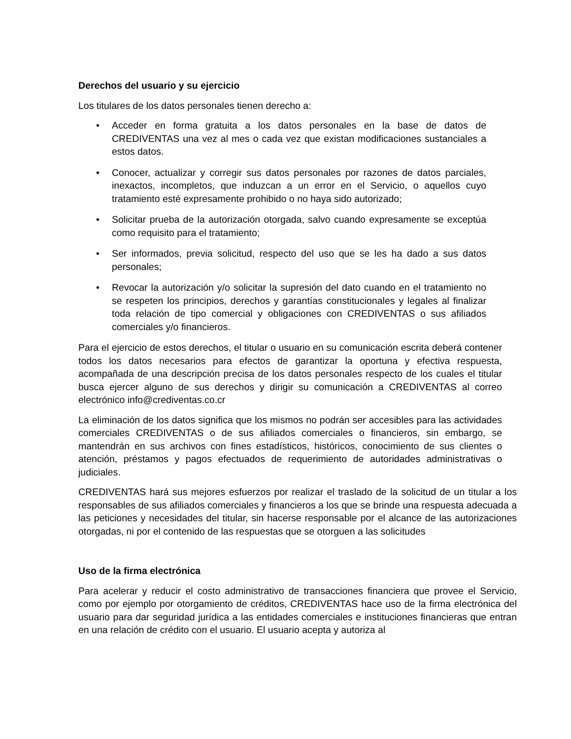Derechos del usuario y su ejercicio
Los titulares de los datos personales tienen derecho a:
• Acceder en forma gratuita a los datos personales en la base de datos de CREDIVENTAS una vez al mes o cada vez que existan modificaciones sustanciales a estos datos.
• Conocer, actualizar y corregir sus datos personales por razones de datos parciales, inexactos, incompletos, que induzcan a un error en el Servicio, o aquellos cuyo tratamiento esté expresamente prohibido o no haya sido autorizado;
• Solicitar prueba de la autorización otorgada, salvo cuando expresamente se exceptúa como requisito para el tratamiento;
• Ser informados, previa solicitud, respecto del uso que se les ha dado a sus datos personales;
• Revocar la autorización y/o solicitar la supresión del dato cuando en el tratamiento no se respeten los principios, derechos y garantías constitucionales y legales al finalizar toda relación de tipo comercial y obligaciones con CREDIVENTAS o sus afiliados comerciales y/o financieros.
Para el ejercicio de estos derechos, el titular o usuario en su comunicación escrita deberá contener todos los datos necesarios para efectos de garantizar la oportuna y efectiva respuesta, acompañada de una descripción precisa de los datos personales respecto de los cuales el titular busca ejercer alguno de sus derechos y dirigir su comunicación a CREDIVENTAS al correo electrónico info@crediventas.co.cr
La eliminación de los datos significa que los mismos no podrán ser accesibles para las actividades comerciales CREDIVENTAS o de sus afiliados comerciales o financieros, sin embargo, se mantendrán en sus archivos con fines estadísticos, históricos, conocimiento de sus clientes o atención, préstamos y pagos efectuados de requerimiento de autoridades administrativas o judiciales.
CREDIVENTAS hará sus mejores esfuerzos por realizar el traslado de la solicitud de un titular a los responsables de sus afiliados comerciales y financieros a los que se brinde una respuesta adecuada a las peticiones y necesidades del titular, sin hacerse responsable por el alcance de las autorizaciones otorgadas, ni por el contenido de las respuestas que se otorguen a las solicitudes
Uso de la firma electrónica
Para acelerar y reducir el costo administrativo de transacciones financiera que provee el Servicio, como por ejemplo por otorgamiento de créditos, CREDIVENTAS hace uso de la firma electrónica del usuario para dar seguridad jurídica a las entidades comerciales e instituciones financieras que entran en una relación de crédito con el usuario. El usuario acepta y autoriza al